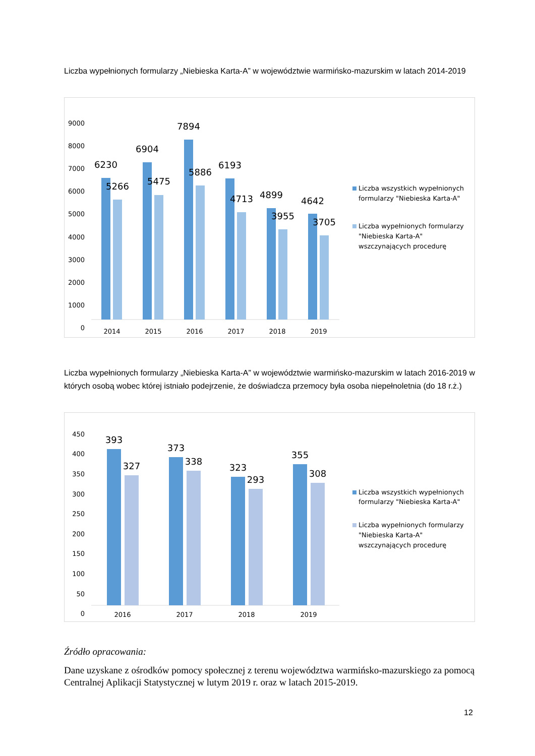Liczba wypełnionych formularzy „Niebieska Karta-A” w województwie warmińsko-mazurskim w latach 2014-2019
9000
8000
7000
6000
5000
4000
3000
2000
1000
0
6230
5266
6904
5475
7894
5886
6193
4713
4899
3955
4642
3705
2014
2015
2016
2017
2018
2019
Liczba wszystkich wypełnionych
formularzy "Niebieska Karta-A"
Liczba wypełnionych formularzy
"Niebieska Karta-A"
wszczynających procedurę
Liczba wypełnionych formularzy „Niebieska Karta-A” w województwie warmińsko-mazurskim w latach 2016-2019 w których osobą wobec której istniało podejrzenie, że doświadcza przemocy była osoba niepełnoletnia (do 18 r.ż.)
450
400
350
300
250
200
150
100
50
0
393
327
373
338
323
293
355
308
2016
2017
2018
2019
Liczba wszystkich wypełnionych
formularzy "Niebieska Karta-A"
Liczba wypełnionych formularzy
"Niebieska Karta-A"
wszczynających procedurę
Źródło opracowania:
Dane uzyskane z ośrodków pomocy społecznej z terenu województwa warmińsko-mazurskiego za pomocą Centralnej Aplikacji Statystycznej w lutym 2019 r. oraz w latach 2015-2019.
12